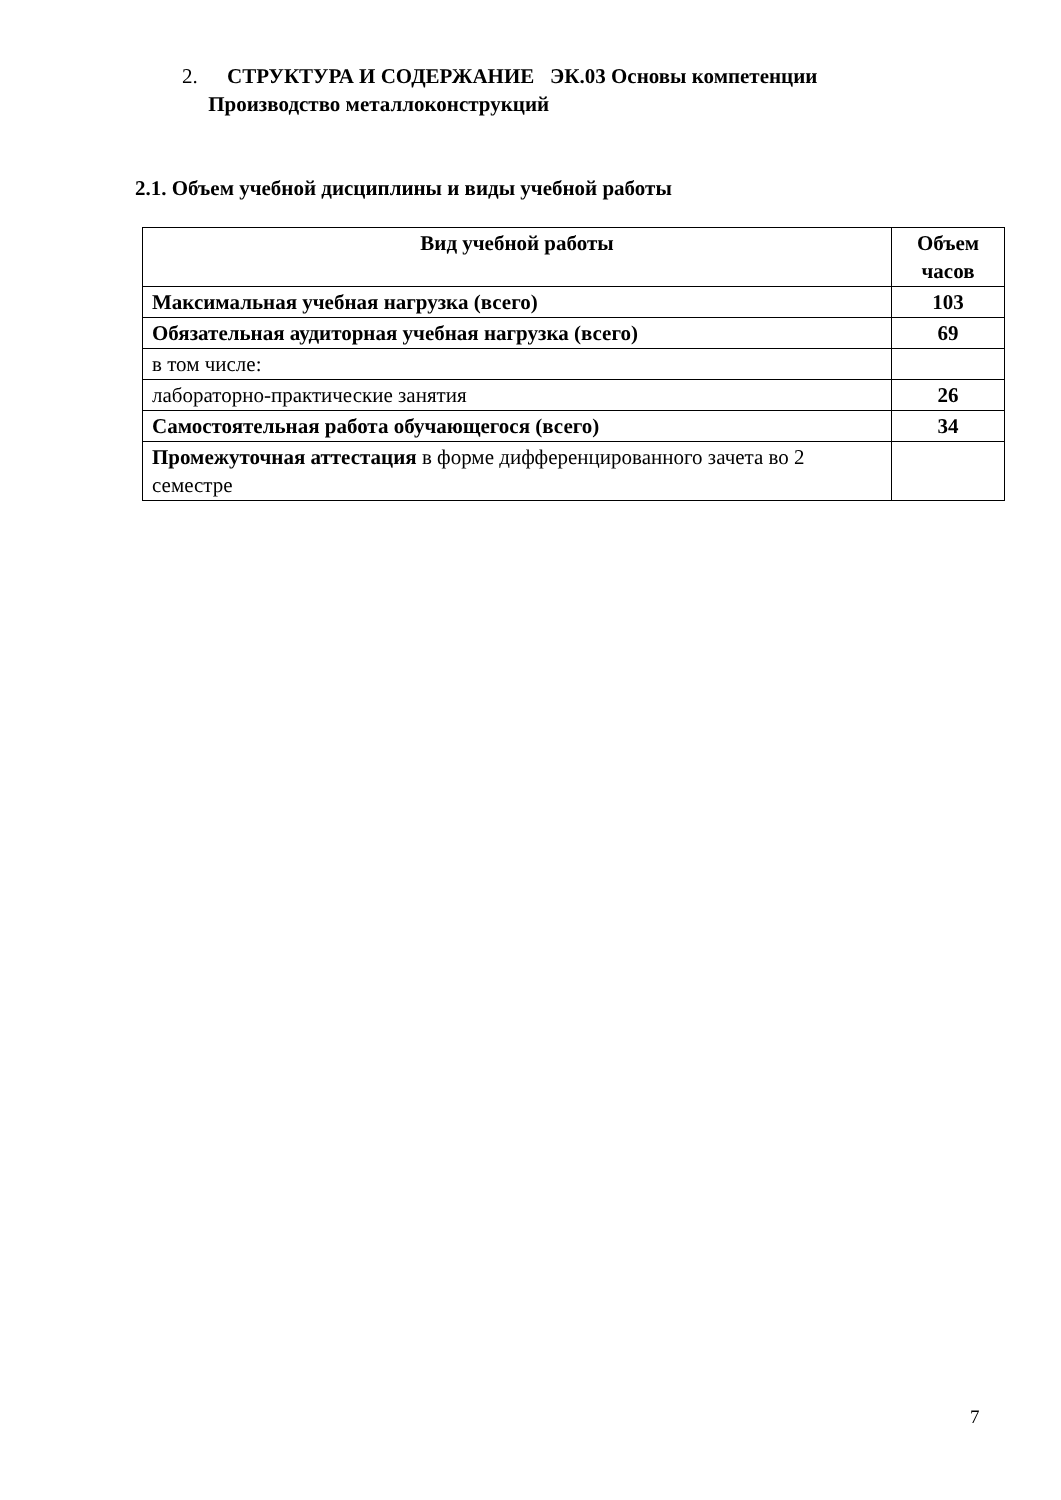2. СТРУКТУРА И СОДЕРЖАНИЕ ЭК.03 Основы компетенции
Производство металлоконструкций
2.1. Объем учебной дисциплины и виды учебной работы
| Вид учебной работы | Объем часов |
| --- | --- |
| Максимальная учебная нагрузка (всего) | 103 |
| Обязательная аудиторная учебная нагрузка (всего) | 69 |
| в том числе: | |
| лабораторно-практические занятия | 26 |
| Самостоятельная работа обучающегося (всего) | 34 |
| Промежуточная аттестация в форме дифференцированного зачета во 2 семестре | |
7